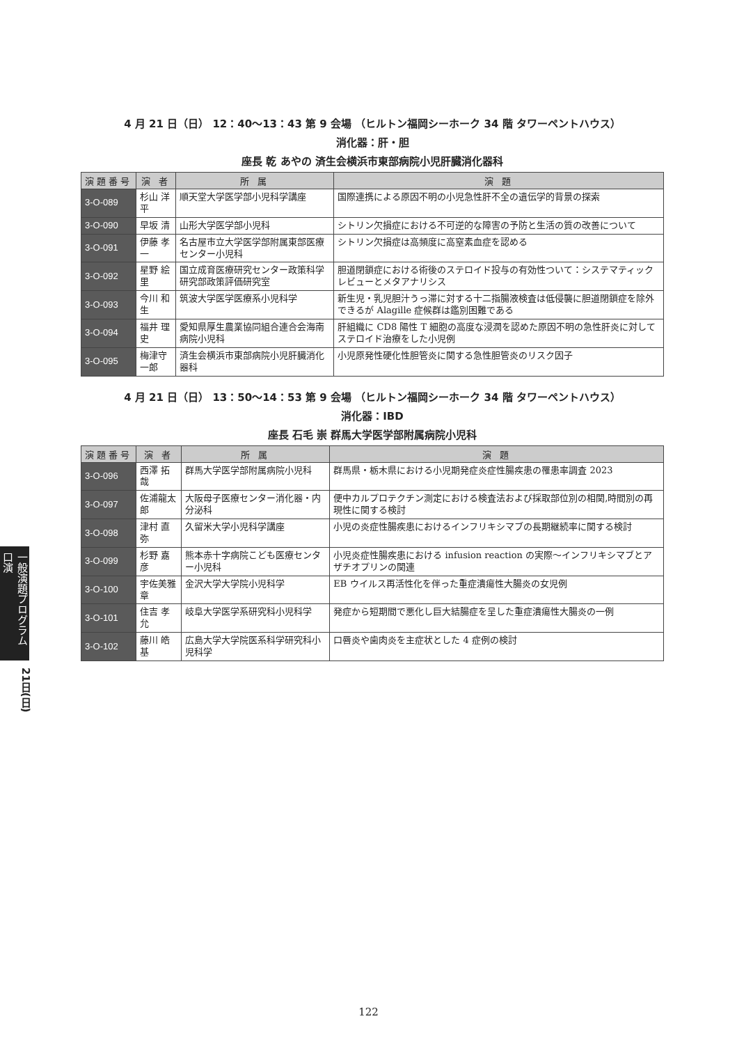一般演題プログラム 口演
21日(日)
4 月 21 日（日） 12：40〜13：43 第 9 会場 （ヒルトン福岡シーホーク 34 階 タワーペントハウス）
消化器：肝・胆
座長 乾 あやの 済生会横浜市東部病院小児肝臓消化器科
| 演題番号 | 演 者 | 所 属 | 演 題 |
| --- | --- | --- | --- |
| 3-O-089 | 杉山 洋平 | 順天堂大学医学部小児科学講座 | 国際連携による原因不明の小児急性肝不全の遺伝学的背景の探索 |
| 3-O-090 | 早坂 清 | 山形大学医学部小児科 | シトリン欠損症における不可逆的な障害の予防と生活の質の改善について |
| 3-O-091 | 伊藤 孝一 | 名古屋市立大学医学部附属東部医療センター小児科 | シトリン欠損症は高頻度に高窒素血症を認める |
| 3-O-092 | 星野 絵里 | 国立成育医療研究センター政策科学研究部政策評価研究室 | 胆道閉鎖症における術後のステロイド投与の有効性ついて：システマティックレビューとメタアナリシス |
| 3-O-093 | 今川 和生 | 筑波大学医学医療系小児科学 | 新生児・乳児胆汁うっ滞に対する十二指腸液検査は低侵襲に胆道閉鎖症を除外できるが Alagille 症候群は鑑別困難である |
| 3-O-094 | 福井 理史 | 愛知県厚生農業協同組合連合会海南病院小児科 | 肝組織に CD8 陽性 T 細胞の高度な浸潤を認めた原因不明の急性肝炎に対してステロイド治療をした小児例 |
| 3-O-095 | 梅津守一郎 | 済生会横浜市東部病院小児肝臓消化器科 | 小児原発性硬化性胆管炎に関する急性胆管炎のリスク因子 |
4 月 21 日（日） 13：50〜14：53 第 9 会場 （ヒルトン福岡シーホーク 34 階 タワーペントハウス）
消化器：IBD
座長 石毛 崇 群馬大学医学部附属病院小児科
| 演題番号 | 演 者 | 所 属 | 演 題 |
| --- | --- | --- | --- |
| 3-O-096 | 西澤 拓哉 | 群馬大学医学部附属病院小児科 | 群馬県・栃木県における小児期発症炎症性腸疾患の罹患率調査 2023 |
| 3-O-097 | 佐浦龍太郎 | 大阪母子医療センター消化器・内分泌科 | 便中カルプロテクチン測定における検査法および採取部位別の相関,時間別の再現性に関する検討 |
| 3-O-098 | 津村 直弥 | 久留米大学小児科学講座 | 小児の炎症性腸疾患におけるインフリキシマブの長期継続率に関する検討 |
| 3-O-099 | 杉野 嘉彦 | 熊本赤十字病院こども医療センター小児科 | 小児炎症性腸疾患における infusion reaction の実際〜インフリキシマブとアザチオプリンの関連 |
| 3-O-100 | 宇佐美雅章 | 金沢大学大学院小児科学 | EB ウイルス再活性化を伴った重症潰瘍性大腸炎の女児例 |
| 3-O-101 | 住吉 孝允 | 岐阜大学医学系研究科小児科学 | 発症から短期間で悪化し巨大結腸症を呈した重症潰瘍性大腸炎の一例 |
| 3-O-102 | 藤川 皓基 | 広島大学大学院医系科学研究科小児科学 | 口唇炎や歯肉炎を主症状とした 4 症例の検討 |
122